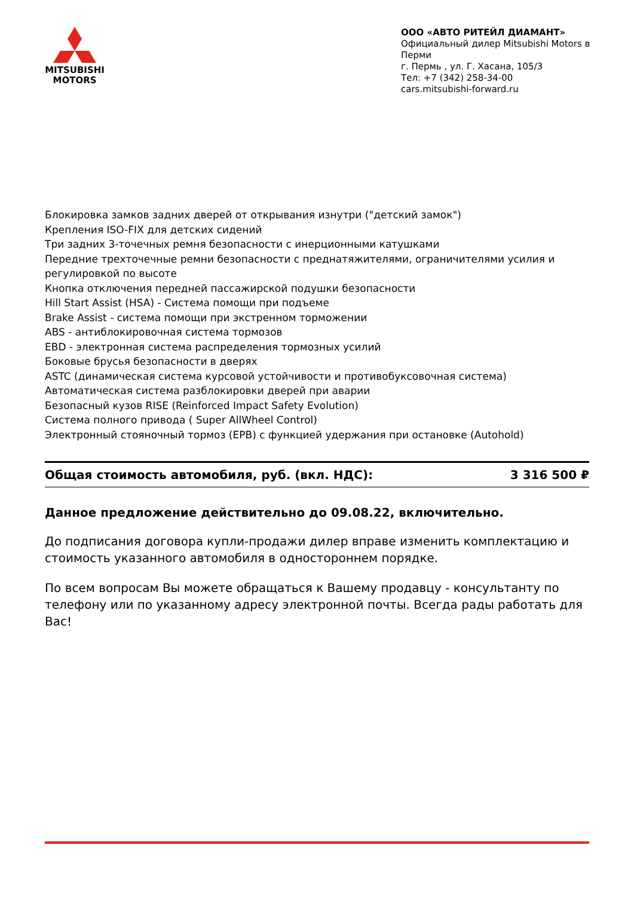MITSUBISHI
MOTORS
ООО «АВТО РИТЕЙЛ ДИАМАНТ»
Официальный дилер Mitsubishi Motors в Перми
г. Пермь , ул. Г. Хасана, 105/3
Тел: +7 (342) 258-34-00
cars.mitsubishi-forward.ru
Блокировка замков задних дверей от открывания изнутри ("детский замок")
Крепления ISO-FIX для детских сидений
Три задних 3-точечных ремня безопасности с инерционными катушками
Передние трехточечные ремни безопасности с преднатяжителями, ограничителями усилия и регулировкой по высоте
Кнопка отключения передней пассажирской подушки безопасности
Hill Start Assist (HSA) - Система помощи при подъеме
Brake Assist - система помощи при экстренном торможении
ABS - антиблокировочная система тормозов
EBD - электронная система распределения тормозных усилий
Боковые брусья безопасности в дверях
ASTC (динамическая система курсовой устойчивости и противобуксовочная система)
Автоматическая система разблокировки дверей при аварии
Безопасный кузов RISE (Reinforced Impact Safety Evolution)
Система полного привода ( Super AllWheel Control)
Электронный стояночный тормоз (EPB) с функцией удержания при остановке (Autohold)
Общая стоимость автомобиля, руб. (вкл. НДС): 3 316 500 ₽
Данное предложение действительно до 09.08.22, включительно.
До подписания договора купли-продажи дилер вправе изменить комплектацию и стоимость указанного автомобиля в одностороннем порядке.
По всем вопросам Вы можете обращаться к Вашему продавцу - консультанту по телефону или по указанному адресу электронной почты. Всегда рады работать для Вас!